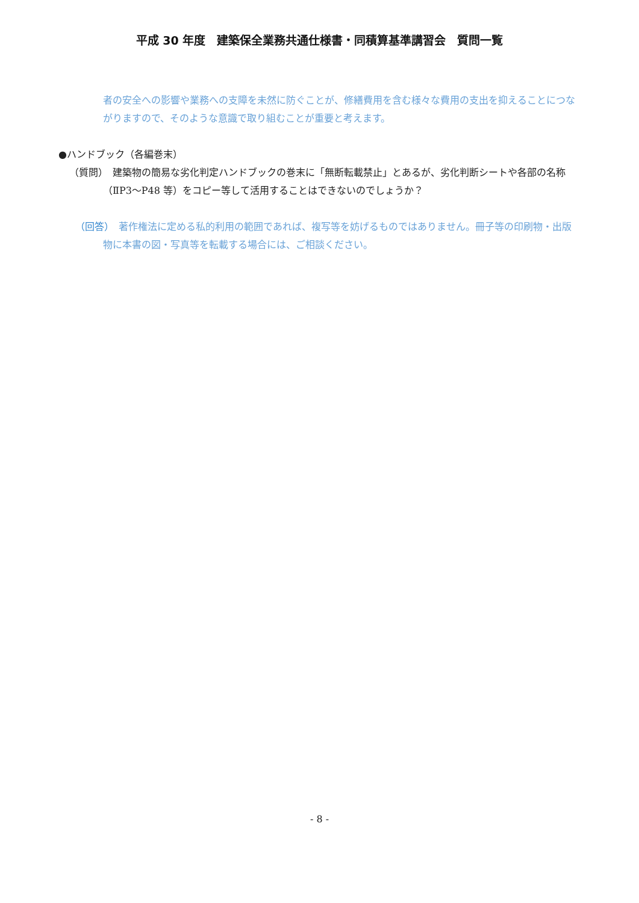平成 30 年度　建築保全業務共通仕様書・同積算基準講習会　質問一覧
者の安全への影響や業務への支障を未然に防ぐことが、修繕費用を含む様々な費用の支出を抑えることにつながりますので、そのような意識で取り組むことが重要と考えます。
●ハンドブック（各編巻末）
（質問）　建築物の簡易な劣化判定ハンドブックの巻末に「無断転載禁止」とあるが、劣化判断シートや各部の名称（ⅡP3～P48 等）をコピー等して活用することはできないのでしょうか？
（回答）　著作権法に定める私的利用の範囲であれば、複写等を妨げるものではありません。冊子等の印刷物・出版物に本書の図・写真等を転載する場合には、ご相談ください。
- 8 -